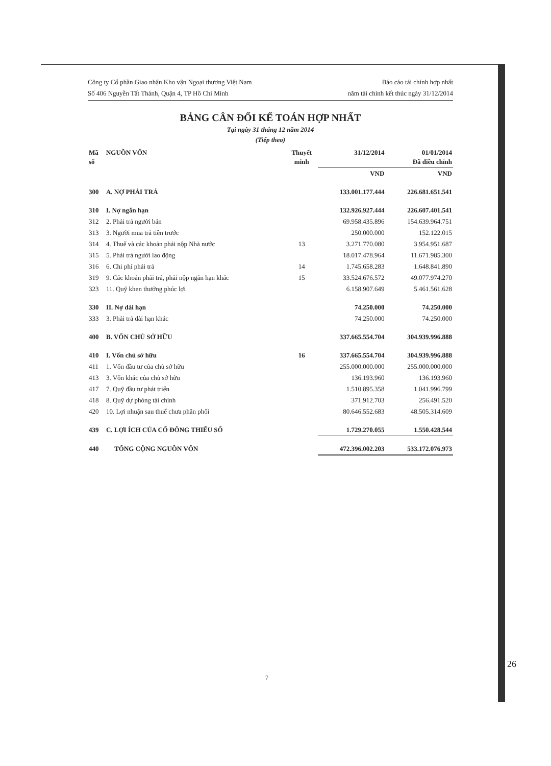Công ty Cổ phần Giao nhận Kho vận Ngoại thương Việt Nam
Số 406 Nguyễn Tất Thành, Quận 4, TP Hồ Chí Minh
Báo cáo tài chính hợp nhất
năm tài chính kết thúc ngày 31/12/2014
BẢNG CÂN ĐỐI KẾ TOÁN HỢP NHẤT
Tại ngày 31 tháng 12 năm 2014
(Tiếp theo)
| Mã số | NGUỒN VỐN | Thuyết minh | 31/12/2014 | 01/01/2014 Đã điều chỉnh |
| --- | --- | --- | --- | --- |
| | | | VND | VND |
| 300 | A. NỢ PHẢI TRẢ | | 133.001.177.444 | 226.681.651.541 |
| 310 | I. Nợ ngắn hạn | | 132.926.927.444 | 226.607.401.541 |
| 312 | 2. Phải trả người bán | | 69.958.435.896 | 154.639.964.751 |
| 313 | 3. Người mua trả tiền trước | | 250.000.000 | 152.122.015 |
| 314 | 4. Thuế và các khoản phải nộp Nhà nước | 13 | 3.271.770.080 | 3.954.951.687 |
| 315 | 5. Phải trả người lao động | | 18.017.478.964 | 11.671.985.300 |
| 316 | 6. Chi phí phải trả | 14 | 1.745.658.283 | 1.648.841.890 |
| 319 | 9. Các khoản phải trả, phải nộp ngắn hạn khác | 15 | 33.524.676.572 | 49.077.974.270 |
| 323 | 11. Quỹ khen thưởng phúc lợi | | 6.158.907.649 | 5.461.561.628 |
| 330 | II. Nợ dài hạn | | 74.250.000 | 74.250.000 |
| 333 | 3. Phải trả dài hạn khác | | 74.250.000 | 74.250.000 |
| 400 | B. VỐN CHỦ SỞ HỮU | | 337.665.554.704 | 304.939.996.888 |
| 410 | I. Vốn chủ sở hữu | 16 | 337.665.554.704 | 304.939.996.888 |
| 411 | 1. Vốn đầu tư của chủ sở hữu | | 255.000.000.000 | 255.000.000.000 |
| 413 | 3. Vốn khác của chủ sở hữu | | 136.193.960 | 136.193.960 |
| 417 | 7. Quỹ đầu tư phát triển | | 1.510.895.358 | 1.041.996.799 |
| 418 | 8. Quỹ dự phòng tài chính | | 371.912.703 | 256.491.520 |
| 420 | 10. Lợi nhuận sau thuế chưa phân phối | | 80.646.552.683 | 48.505.314.609 |
| 439 | C. LỢI ÍCH CỦA CỔ ĐÔNG THIỂU SỐ | | 1.729.270.055 | 1.550.428.544 |
| 440 | TỔNG CỘNG NGUỒN VỐN | | 472.396.002.203 | 533.172.076.973 |
7
26